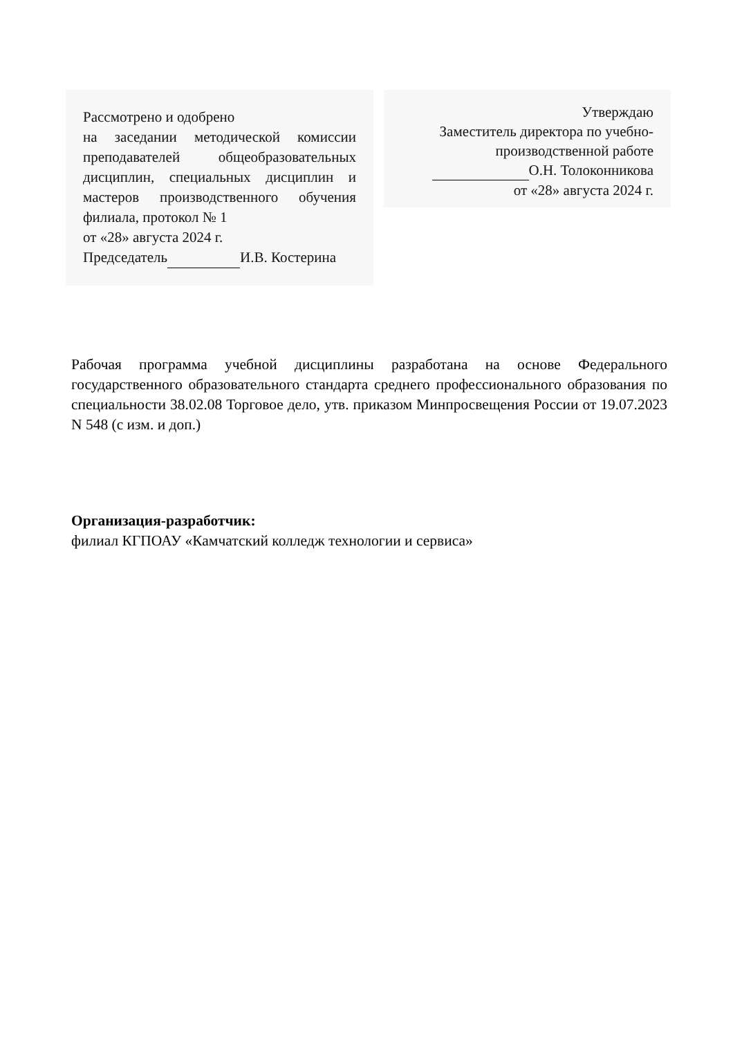Рассмотрено и одобрено
на заседании методической комиссии преподавателей общеобразовательных дисциплин, специальных дисциплин и мастеров производственного обучения филиала, протокол № 1
от «28» августа 2024 г.
Председатель И.В. Костерина
Утверждаю
Заместитель директора по учебно-
производственной работе
О.Н. Толоконникова
от «28» августа 2024 г.
Рабочая программа учебной дисциплины разработана на основе Федерального государственного образовательного стандарта среднего профессионального образования по специальности 38.02.08 Торговое дело, утв. приказом Минпросвещения России от 19.07.2023 N 548 (с изм. и доп.)
Организация-разработчик:
филиал КГПОАУ «Камчатский колледж технологии и сервиса»